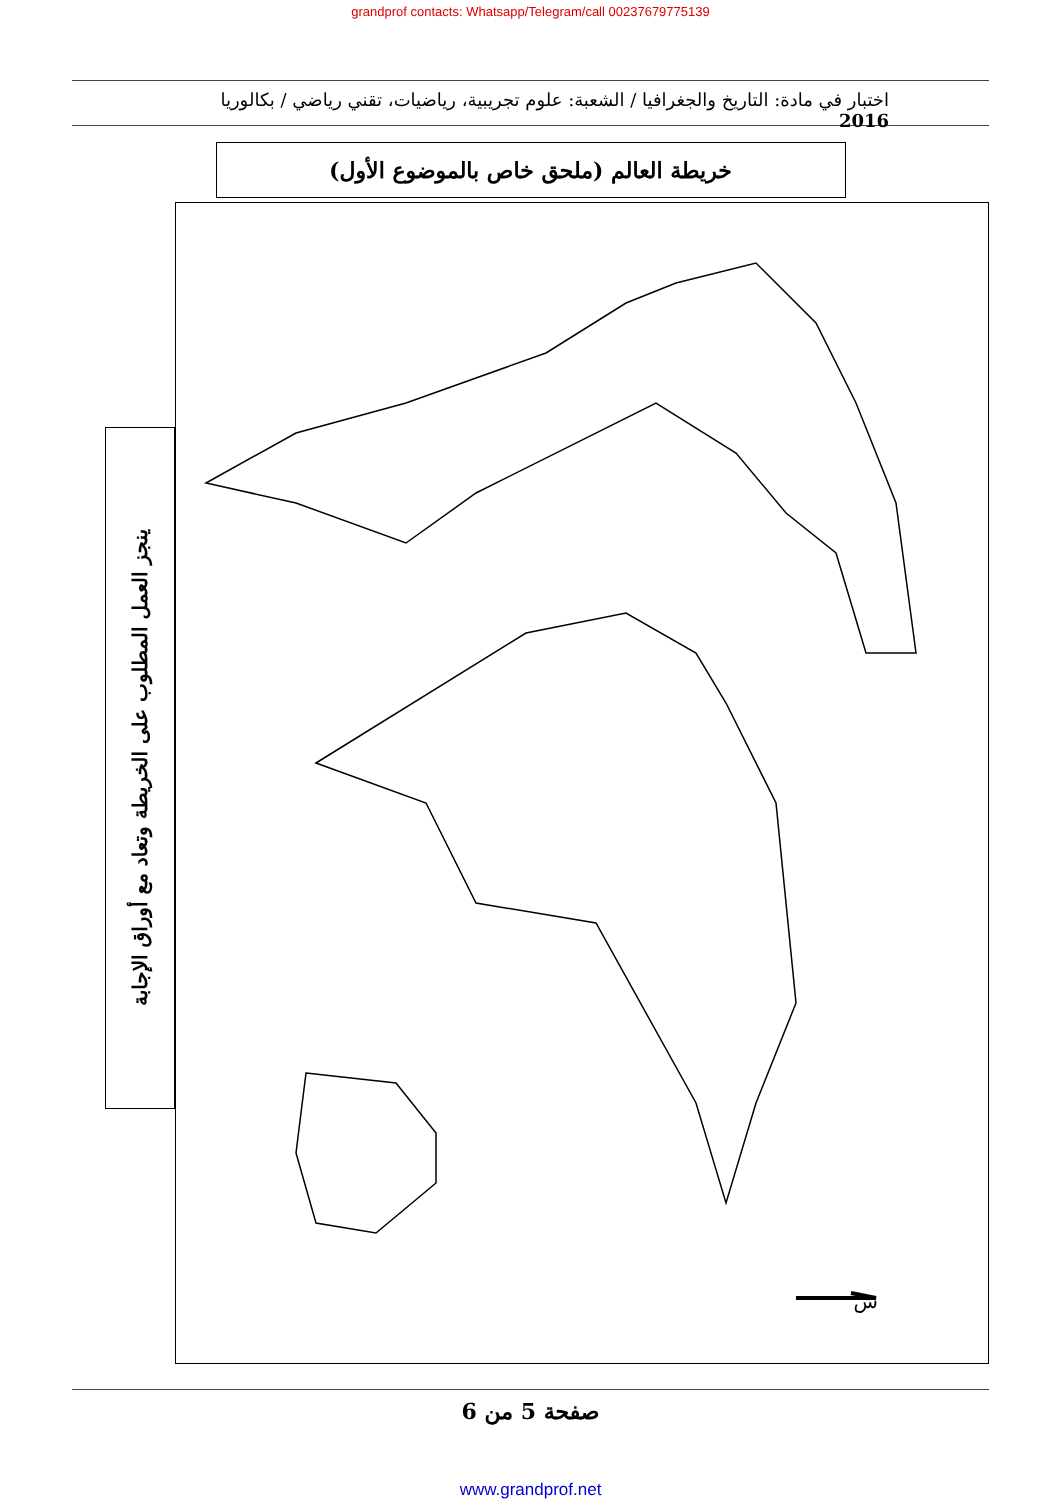grandprof contacts: Whatsapp/Telegram/call 00237679775139
اختبار في مادة: التاريخ والجغرافيا / الشعبة: علوم تجريبية، رياضيات، تقني رياضي / بكالوريا 2016
خريطة العالم (ملحق خاص بالموضوع الأول)
ينجز العمل المطلوب على الخريطة وتعاد مع أوراق الإجابة
ش
صفحة 5 من 6
www.grandprof.net